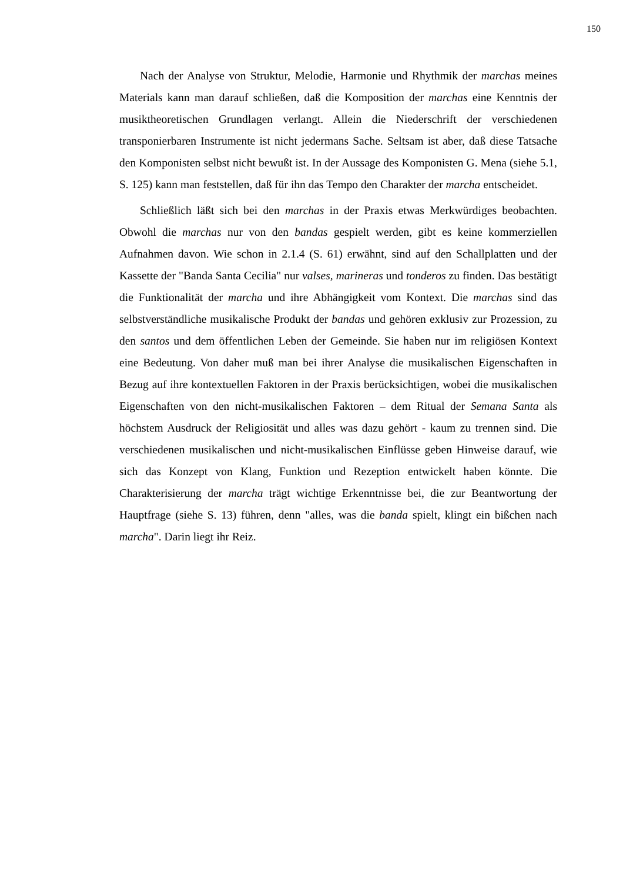150
Nach der Analyse von Struktur, Melodie, Harmonie und Rhythmik der marchas meines Materials kann man darauf schließen, daß die Komposition der marchas eine Kenntnis der musiktheoretischen Grundlagen verlangt. Allein die Niederschrift der verschiedenen transponierbaren Instrumente ist nicht jedermans Sache. Seltsam ist aber, daß diese Tatsache den Komponisten selbst nicht bewußt ist. In der Aussage des Komponisten G. Mena (siehe 5.1, S. 125) kann man feststellen, daß für ihn das Tempo den Charakter der marcha entscheidet.
Schließlich läßt sich bei den marchas in der Praxis etwas Merkwürdiges beobachten. Obwohl die marchas nur von den bandas gespielt werden, gibt es keine kommerziellen Aufnahmen davon. Wie schon in 2.1.4 (S. 61) erwähnt, sind auf den Schallplatten und der Kassette der "Banda Santa Cecilia" nur valses, marineras und tonderos zu finden. Das bestätigt die Funktionalität der marcha und ihre Abhängigkeit vom Kontext. Die marchas sind das selbstverständliche musikalische Produkt der bandas und gehören exklusiv zur Prozession, zu den santos und dem öffentlichen Leben der Gemeinde. Sie haben nur im religiösen Kontext eine Bedeutung. Von daher muß man bei ihrer Analyse die musikalischen Eigenschaften in Bezug auf ihre kontextuellen Faktoren in der Praxis berücksichtigen, wobei die musikalischen Eigenschaften von den nicht-musikalischen Faktoren – dem Ritual der Semana Santa als höchstem Ausdruck der Religiosität und alles was dazu gehört - kaum zu trennen sind. Die verschiedenen musikalischen und nicht-musikalischen Einflüsse geben Hinweise darauf, wie sich das Konzept von Klang, Funktion und Rezeption entwickelt haben könnte. Die Charakterisierung der marcha trägt wichtige Erkenntnisse bei, die zur Beantwortung der Hauptfrage (siehe S. 13) führen, denn "alles, was die banda spielt, klingt ein bißchen nach marcha". Darin liegt ihr Reiz.